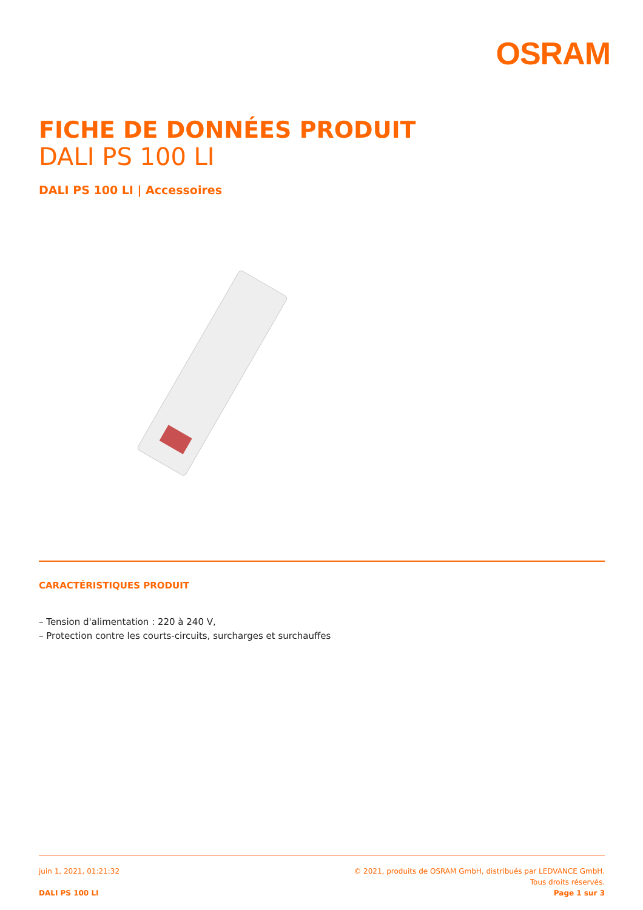OSRAM
FICHE DE DONNÉES PRODUIT
DALI PS 100 LI
DALI PS 100 LI | Accessoires
CARACTÉRISTIQUES PRODUIT
– Tension d'alimentation : 220 à 240 V,
– Protection contre les courts-circuits, surcharges et surchauffes
juin 1, 2021, 01:21:32
DALI PS 100 LI
© 2021, produits de OSRAM GmbH, distribués par LEDVANCE GmbH.
Tous droits réservés.
Page 1 sur 3